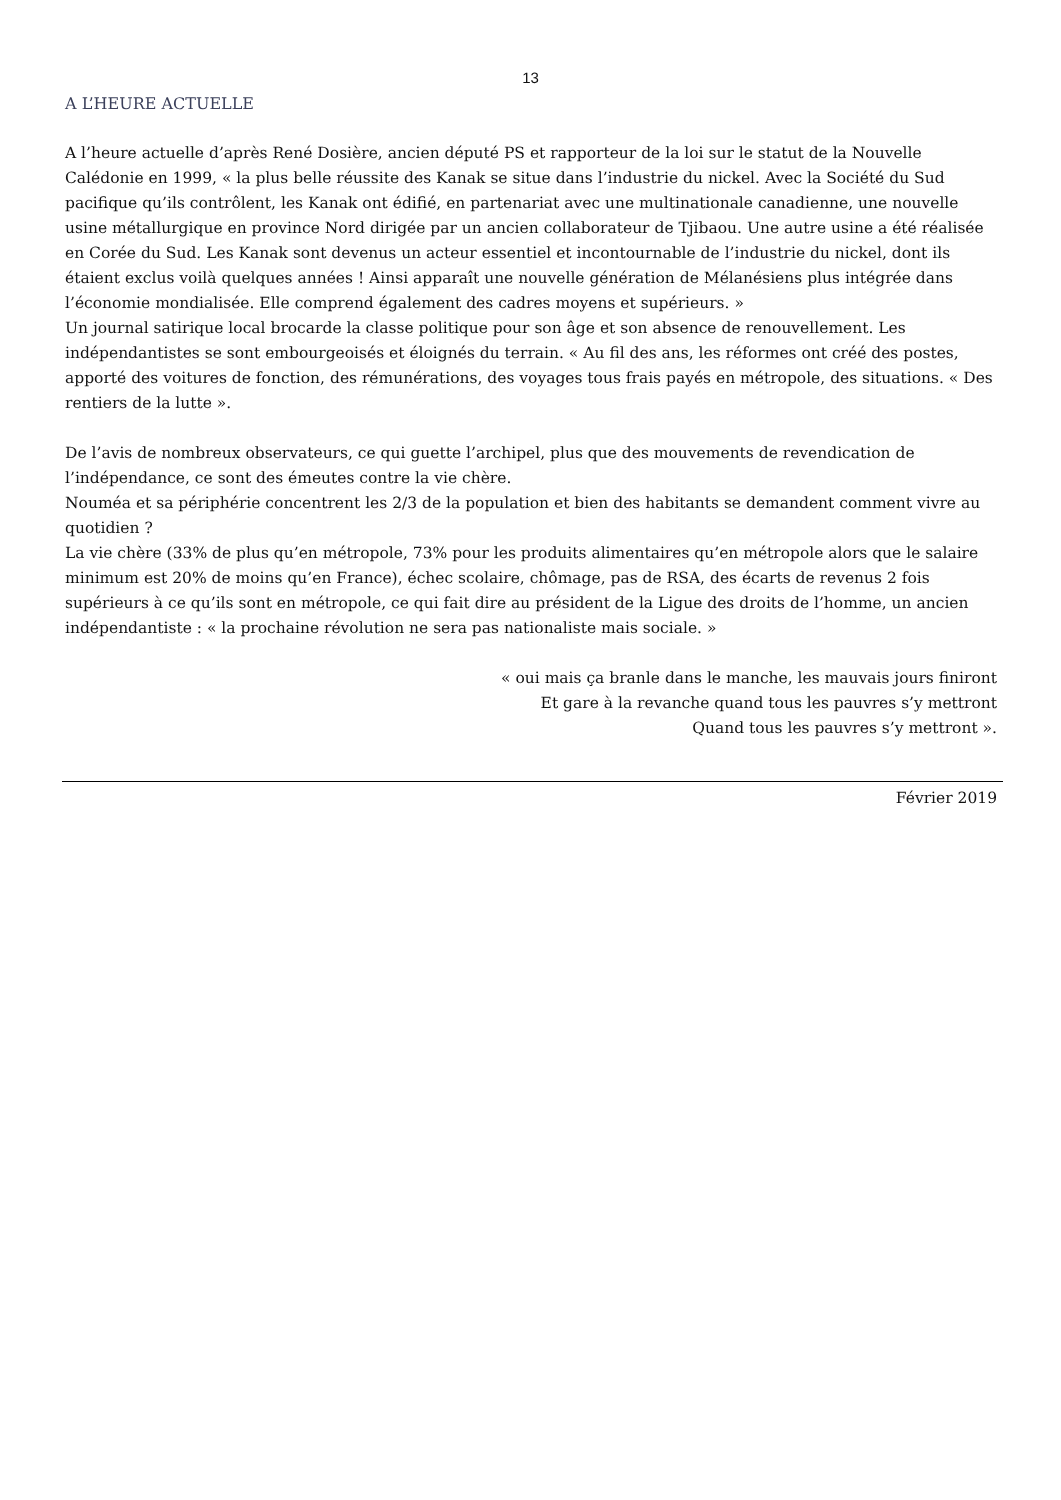13
A L’HEURE ACTUELLE
A l’heure actuelle d’après René Dosière, ancien député PS et rapporteur de la loi sur le statut de la Nouvelle Calédonie en 1999, « la plus belle réussite des Kanak se situe dans l’industrie du nickel. Avec la Société du Sud pacifique qu’ils contrôlent, les Kanak ont édifié, en partenariat avec une multinationale canadienne, une nouvelle usine métallurgique en province Nord dirigée par un ancien collaborateur de Tjibaou. Une autre usine a été réalisée en Corée du Sud. Les Kanak sont devenus un acteur essentiel et incontournable de l’industrie du nickel, dont ils étaient exclus voilà quelques années ! Ainsi apparaît une nouvelle génération de Mélanésiens plus intégrée dans l’économie mondialisée. Elle comprend également des cadres moyens et supérieurs. »
Un journal satirique local brocarde la classe politique pour son âge et son absence de renouvellement. Les indépendantistes se sont embourgeoisés et éloignés du terrain. « Au fil des ans, les réformes ont créé des postes, apporté des voitures de fonction, des rémunérations, des voyages tous frais payés en métropole, des situations. « Des rentiers de la lutte ».
De l’avis de nombreux observateurs, ce qui guette l’archipel, plus que des mouvements de revendication de l’indépendance, ce sont des émeutes contre la vie chère.
Nouméa et sa périphérie concentrent les 2/3 de la population et bien des habitants se demandent comment vivre au quotidien ?
La vie chère (33% de plus qu’en métropole, 73% pour les produits alimentaires qu’en métropole alors que le salaire minimum est 20% de moins qu’en France), échec scolaire, chômage, pas de RSA, des écarts de revenus 2 fois supérieurs à ce qu’ils sont en métropole, ce qui fait dire au président de la Ligue des droits de l’homme, un ancien indépendantiste : « la prochaine révolution ne sera pas nationaliste mais sociale. »
« oui mais ça branle dans le manche, les mauvais jours finiront
Et gare à la revanche quand tous les pauvres s’y mettront
Quand tous les pauvres s’y mettront ».
Février 2019